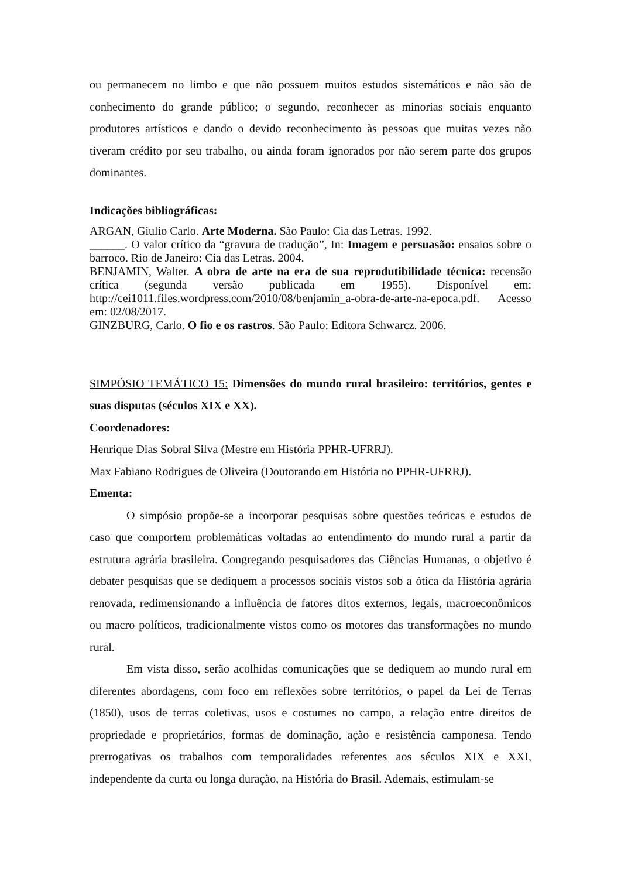ou permanecem no limbo e que não possuem muitos estudos sistemáticos e não são de conhecimento do grande público; o segundo, reconhecer as minorias sociais enquanto produtores artísticos e dando o devido reconhecimento às pessoas que muitas vezes não tiveram crédito por seu trabalho, ou ainda foram ignorados por não serem parte dos grupos dominantes.
Indicações bibliográficas:
ARGAN, Giulio Carlo. Arte Moderna. São Paulo: Cia das Letras. 1992.
______. O valor crítico da “gravura de tradução”, In: Imagem e persuasão: ensaios sobre o barroco. Rio de Janeiro: Cia das Letras. 2004.
BENJAMIN, Walter. A obra de arte na era de sua reprodutibilidade técnica: recensão crítica (segunda versão publicada em 1955). Disponível em: http://cei1011.files.wordpress.com/2010/08/benjamin_a-obra-de-arte-na-epoca.pdf. Acesso em: 02/08/2017.
GINZBURG, Carlo. O fio e os rastros. São Paulo: Editora Schwarcz. 2006.
SIMPÓSIO TEMÁTICO 15: Dimensões do mundo rural brasileiro: territórios, gentes e suas disputas (séculos XIX e XX).
Coordenadores:
Henrique Dias Sobral Silva (Mestre em História PPHR-UFRRJ).
Max Fabiano Rodrigues de Oliveira (Doutorando em História no PPHR-UFRRJ).
Ementa:
O simpósio propõe-se a incorporar pesquisas sobre questões teóricas e estudos de caso que comportem problemáticas voltadas ao entendimento do mundo rural a partir da estrutura agrária brasileira. Congregando pesquisadores das Ciências Humanas, o objetivo é debater pesquisas que se dediquem a processos sociais vistos sob a ótica da História agrária renovada, redimensionando a influência de fatores ditos externos, legais, macroeconômicos ou macro políticos, tradicionalmente vistos como os motores das transformações no mundo rural.
Em vista disso, serão acolhidas comunicações que se dediquem ao mundo rural em diferentes abordagens, com foco em reflexões sobre territórios, o papel da Lei de Terras (1850), usos de terras coletivas, usos e costumes no campo, a relação entre direitos de propriedade e proprietários, formas de dominação, ação e resistência camponesa. Tendo prerrogativas os trabalhos com temporalidades referentes aos séculos XIX e XXI, independente da curta ou longa duração, na História do Brasil. Ademais, estimulam-se